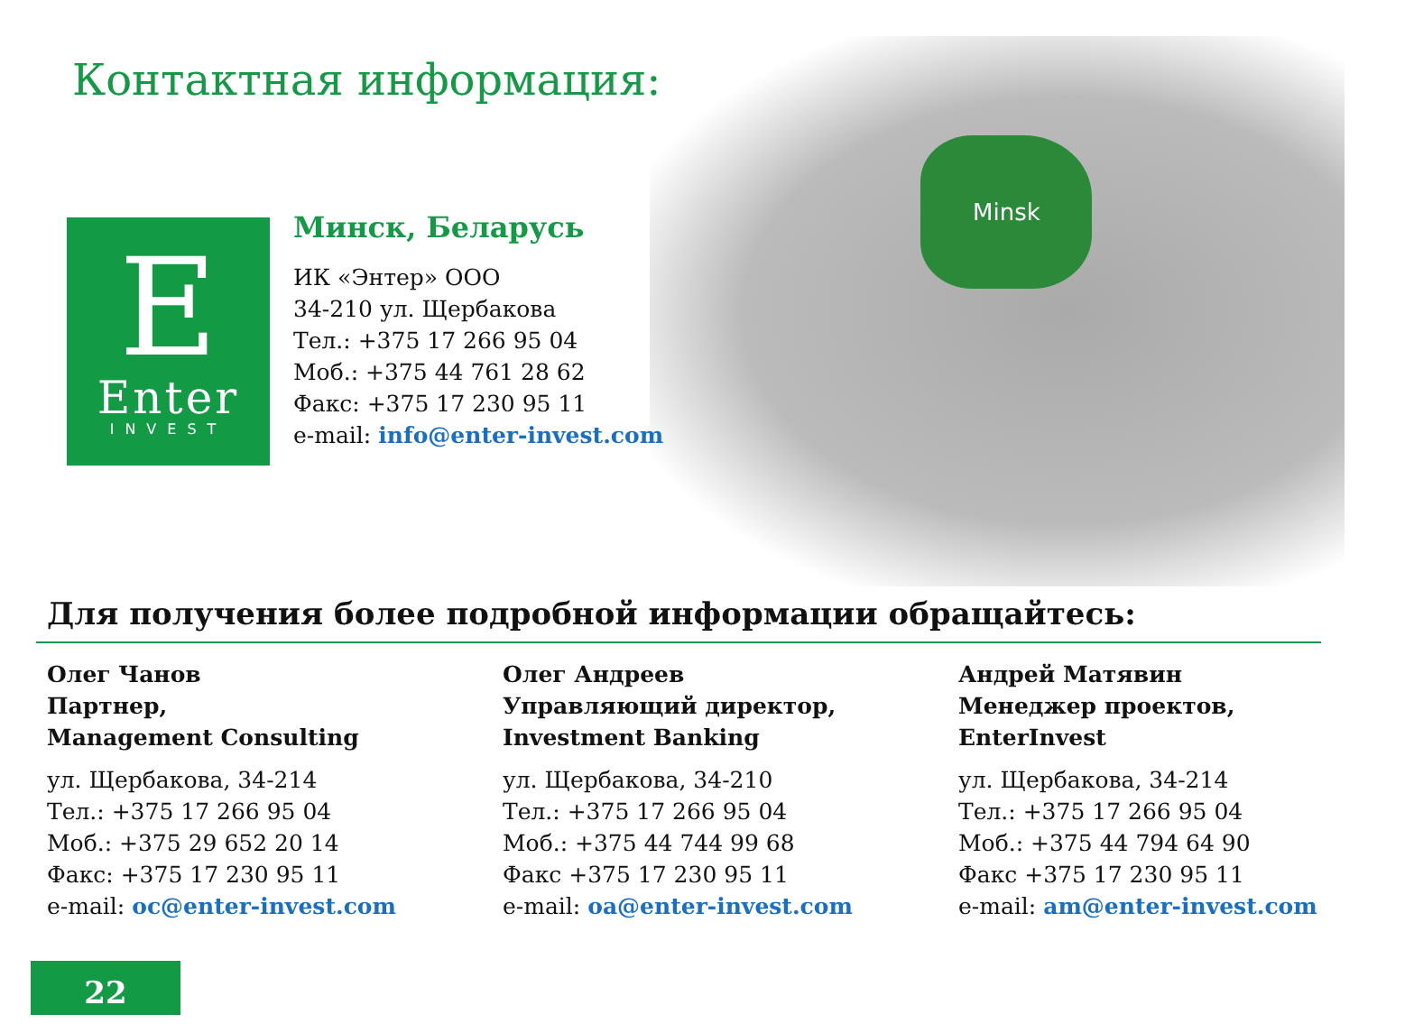Minsk
Контактная информация:
E
Enter
INVEST
Минск, Беларусь
ИК «Энтер» ООО
34-210 ул. Щербакова
Тел.: +375 17 266 95 04
Моб.: +375 44 761 28 62
Факс: +375 17 230 95 11
e-mail: info@enter-invest.com
Для получения более подробной информации обращайтесь:
Олег Чанов
Партнер,
Management Consulting
ул. Щербакова, 34-214
Тел.: +375 17 266 95 04
Моб.: +375 29 652 20 14
Факс: +375 17 230 95 11
e-mail: oc@enter-invest.com
Олег Андреев
Управляющий директор,
Investment Banking
ул. Щербакова, 34-210
Тел.: +375 17 266 95 04
Моб.: +375 44 744 99 68
Факс +375 17 230 95 11
e-mail: oa@enter-invest.com
Андрей Матявин
Менеджер проектов,
EnterInvest
ул. Щербакова, 34-214
Тел.: +375 17 266 95 04
Моб.: +375 44 794 64 90
Факс +375 17 230 95 11
e-mail: am@enter-invest.com
22